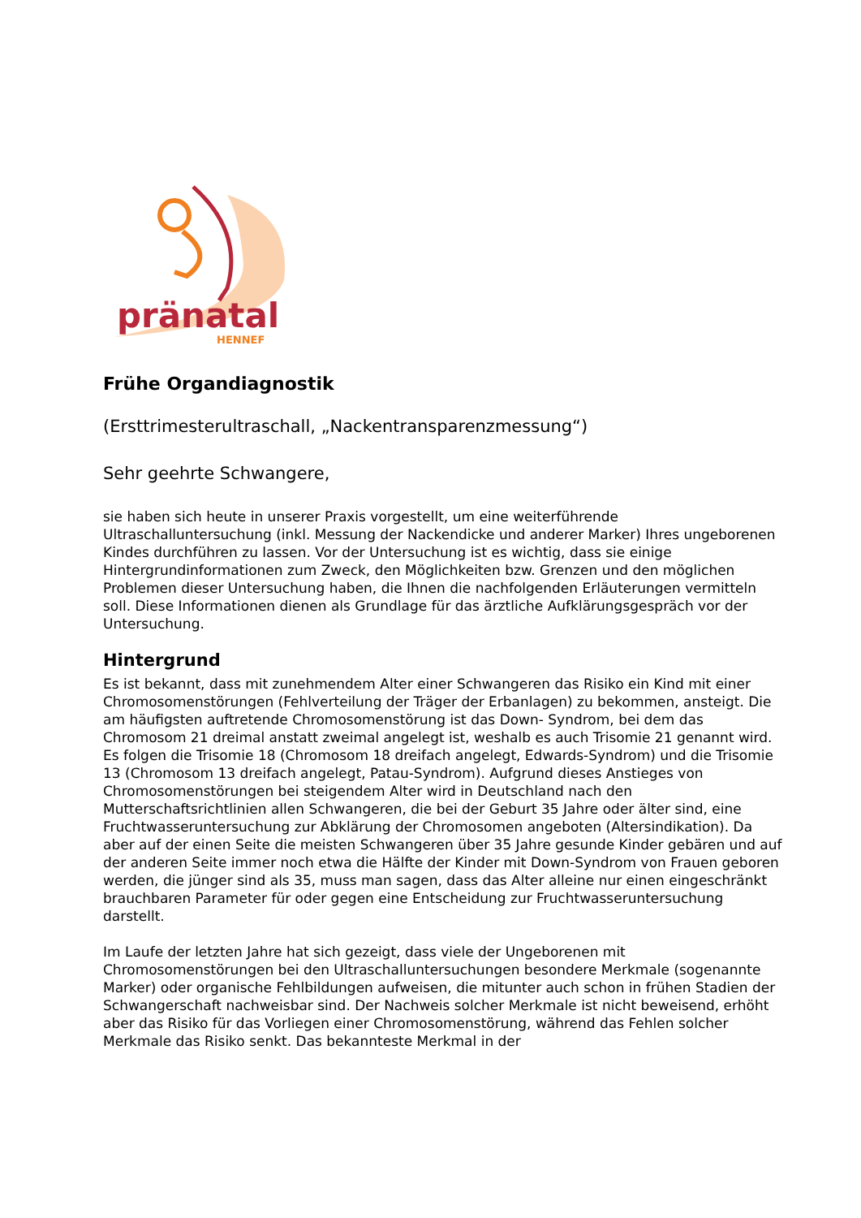pränatal
HENNEF
Frühe Organdiagnostik
(Ersttrimesterultraschall, „Nackentransparenzmessung“)
Sehr geehrte Schwangere,
sie haben sich heute in unserer Praxis vorgestellt, um eine weiterführende Ultraschalluntersuchung (inkl. Messung der Nackendicke und anderer Marker) Ihres ungeborenen Kindes durchführen zu lassen. Vor der Untersuchung ist es wichtig, dass sie einige Hintergrundinformationen zum Zweck, den Möglichkeiten bzw. Grenzen und den möglichen Problemen dieser Untersuchung haben, die Ihnen die nachfolgenden Erläuterungen vermitteln soll. Diese Informationen dienen als Grundlage für das ärztliche Aufklärungsgespräch vor der Untersuchung.
Hintergrund
Es ist bekannt, dass mit zunehmendem Alter einer Schwangeren das Risiko ein Kind mit einer Chromosomenstörungen (Fehlverteilung der Träger der Erbanlagen) zu bekommen, ansteigt. Die am häufigsten auftretende Chromosomenstörung ist das Down- Syndrom, bei dem das Chromosom 21 dreimal anstatt zweimal angelegt ist, weshalb es auch Trisomie 21 genannt wird. Es folgen die Trisomie 18 (Chromosom 18 dreifach angelegt, Edwards-Syndrom) und die Trisomie 13 (Chromosom 13 dreifach angelegt, Patau-Syndrom). Aufgrund dieses Anstieges von Chromosomenstörungen bei steigendem Alter wird in Deutschland nach den Mutterschaftsrichtlinien allen Schwangeren, die bei der Geburt 35 Jahre oder älter sind, eine Fruchtwasseruntersuchung zur Abklärung der Chromosomen angeboten (Altersindikation). Da aber auf der einen Seite die meisten Schwangeren über 35 Jahre gesunde Kinder gebären und auf der anderen Seite immer noch etwa die Hälfte der Kinder mit Down-Syndrom von Frauen geboren werden, die jünger sind als 35, muss man sagen, dass das Alter alleine nur einen eingeschränkt brauchbaren Parameter für oder gegen eine Entscheidung zur Fruchtwasseruntersuchung darstellt.
Im Laufe der letzten Jahre hat sich gezeigt, dass viele der Ungeborenen mit Chromosomenstörungen bei den Ultraschalluntersuchungen besondere Merkmale (sogenannte Marker) oder organische Fehlbildungen aufweisen, die mitunter auch schon in frühen Stadien der Schwangerschaft nachweisbar sind. Der Nachweis solcher Merkmale ist nicht beweisend, erhöht aber das Risiko für das Vorliegen einer Chromosomenstörung, während das Fehlen solcher Merkmale das Risiko senkt. Das bekannteste Merkmal in der